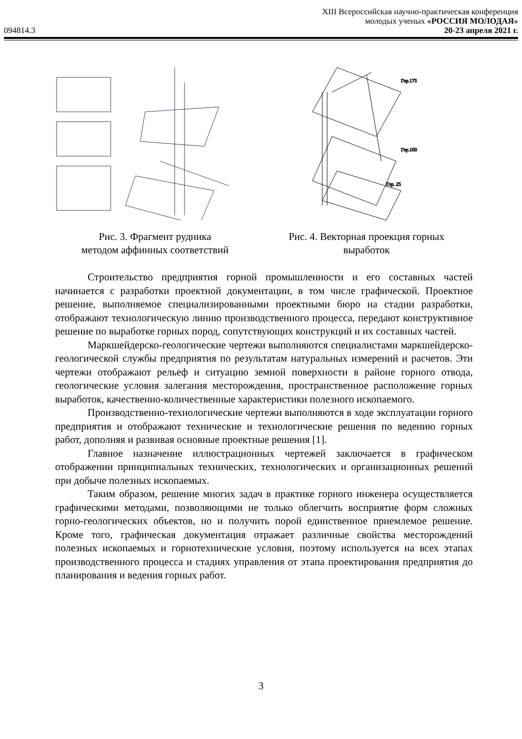XIII Всероссийская научно-практическая конференция
молодых ученых «РОССИЯ МОЛОДАЯ»
094814.3 20-23 апреля 2021 г.
Рис. 3. Фрагмент рудника
методом аффинных соответствий
Гор.175
Гор.100
Гор. 25
Рис. 4. Векторная проекция горных
выработок
Строительство предприятия горной промышленности и его составных частей начинается с разработки проектной документации, в том числе графической. Проектное решение, выполняемое специализированными проектными бюро на стадии разработки, отображают технологическую линию производственного процесса, передают конструктивное решение по выработке горных пород, сопутствующих конструкций и их составных частей.
Маркшейдерско-геологические чертежи выполняются специалистами маркшейдерско-геологической службы предприятия по результатам натуральных измерений и расчетов. Эти чертежи отображают рельеф и ситуацию земной поверхности в районе горного отвода, геологические условия залегания месторождения, пространственное расположение горных выработок, качественно-количественные характеристики полезного ископаемого.
Производственно-технологические чертежи выполняются в ходе эксплуатации горного предприятия и отображают технические и технологические решения по ведению горных работ, дополняя и развивая основные проектные решения [1].
Главное назначение иллюстрационных чертежей заключается в графическом отображении принципиальных технических, технологических и организационных решений при добыче полезных ископаемых.
Таким образом, решение многих задач в практике горного инженера осуществляется графическими методами, позволяющими не только облегчить восприятие форм сложных горно-геологических объектов, но и получить порой единственное приемлемое решение. Кроме того, графическая документация отражает различные свойства месторождений полезных ископаемых и горнотехнические условия, поэтому используется на всех этапах производственного процесса и стадиях управления от этапа проектирования предприятия до планирования и ведения горных работ.
3